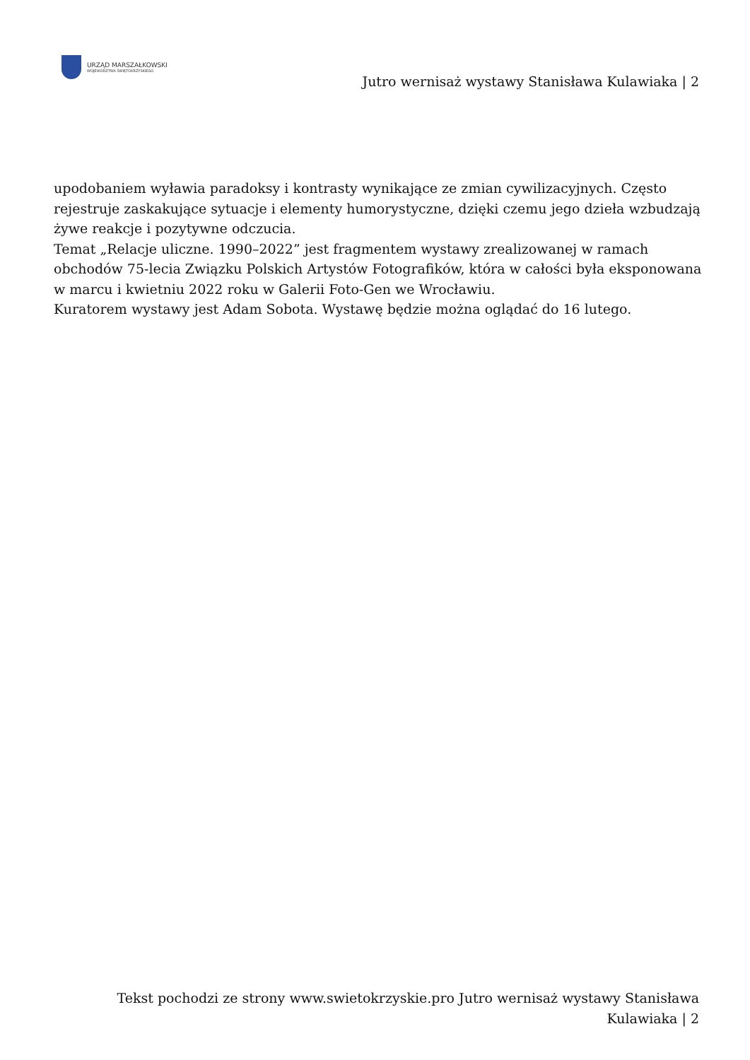URZĄD MARSZAŁKOWSKI
WOJEWÓDZTWA ŚWIĘTOKRZYSKIEGO
Jutro wernisaż wystawy Stanisława Kulawiaka | 2
upodobaniem wyławia paradoksy i kontrasty wynikające ze zmian cywilizacyjnych. Często rejestruje zaskakujące sytuacje i elementy humorystyczne, dzięki czemu jego dzieła wzbudzają żywe reakcje i pozytywne odczucia.
Temat „Relacje uliczne. 1990–2022” jest fragmentem wystawy zrealizowanej w ramach obchodów 75-lecia Związku Polskich Artystów Fotografików, która w całości była eksponowana w marcu i kwietniu 2022 roku w Galerii Foto-Gen we Wrocławiu.
Kuratorem wystawy jest Adam Sobota. Wystawę będzie można oglądać do 16 lutego.
Tekst pochodzi ze strony www.swietokrzyskie.pro Jutro wernisaż wystawy Stanisława Kulawiaka | 2